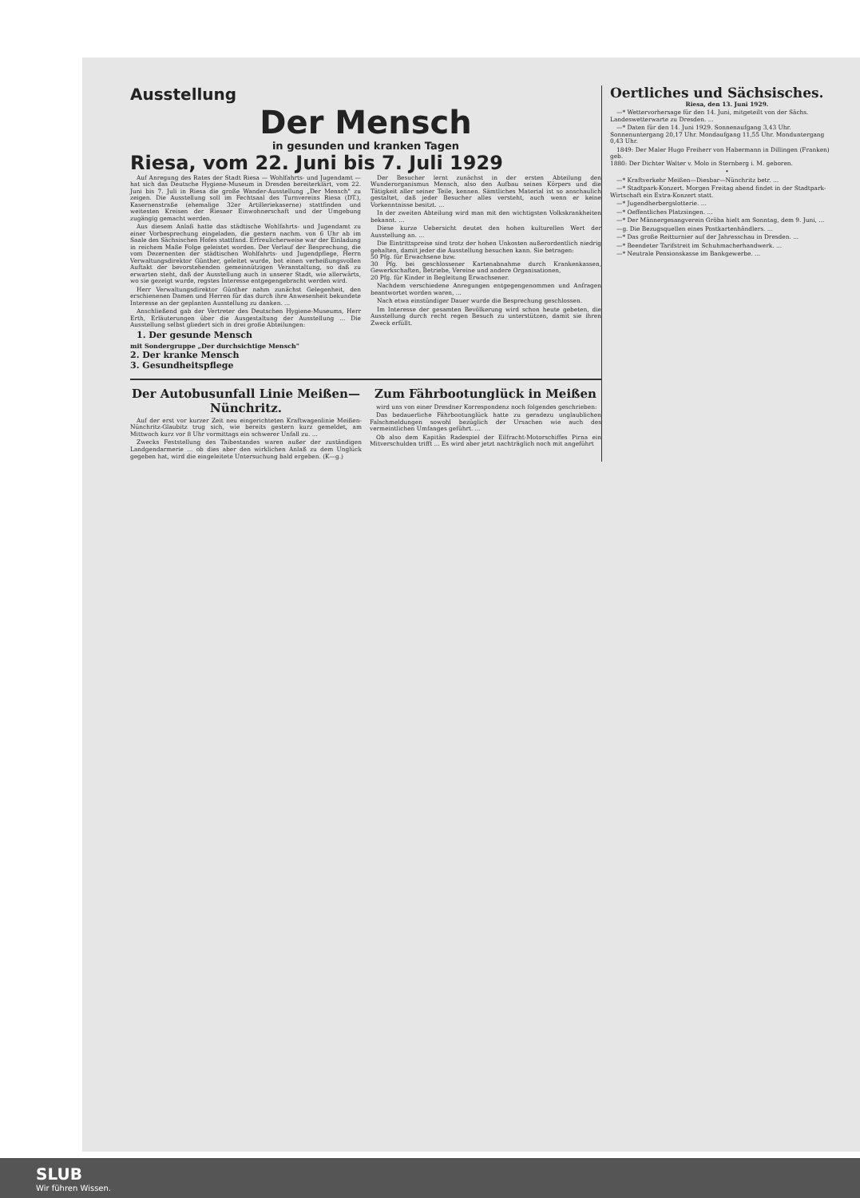Ausstellung
Der Mensch
in gesunden und kranken Tagen
Riesa, vom 22. Juni bis 7. Juli 1929
Auf Anregung des Rates der Stadt Riesa — Wohlfahrts- und Jugendamt — hat sich das Deutsche Hygiene-Museum in Dresden bereiterklärt, vom 22. Juni bis 7. Juli in Riesa die große Wander-Ausstellung „Der Mensch" zu zeigen. Die Ausstellung soll im Fechtsaal des Turnvereins Riesa (DT.), Kasernenstraße (ehemalige 32er Artilleriekaserne) stattfinden und weitesten Kreisen der Riesaer Einwohnerschaft und der Umgebung zugängig gemacht werden.
Aus diesem Anlaß hatte das städtische Wohlfahrts- und Jugendamt zu einer Vorbesprechung eingeladen, die gestern nachm. von 6 Uhr ab im Saale des Sächsischen Hofes stattfand. Erfreulicherweise war der Einladung in reichem Maße Folge geleistet worden. Der Verlauf der Besprechung, die vom Dezernenten der städtischen Wohlfahrts- und Jugendpflege, Herrn Verwaltungsdirektor Günther, geleitet wurde, bot einen verheißungsvollen Auftakt der bevorstehenden gemeinnützigen Veranstaltung, so daß zu erwarten steht, daß der Ausstellung auch in unserer Stadt, wie allerwärts, wo sie gezeigt wurde, regstes Interesse entgegengebracht werden wird.
Herr Verwaltungsdirektor Günther nahm zunächst Gelegenheit, den erschienenen Damen und Herren für das durch ihre Anwesenheit bekundete Interesse an der geplanten Ausstellung zu danken. ...
Anschließend gab der Vertreter des Deutschen Hygiene-Museums, Herr Erth, Erläuterungen über die Ausgestaltung der Ausstellung ... Die Ausstellung selbst gliedert sich in drei große Abteilungen:
1. Der gesunde Mensch
mit Sondergruppe „Der durchsichtige Mensch"
2. Der kranke Mensch
3. Gesundheitspflege
Der Besucher lernt zunächst in der ersten Abteilung den Wunderorganismus Mensch, also den Aufbau seines Körpers und die Tätigkeit aller seiner Teile, kennen. Sämtliches Material ist so anschaulich gestaltet, daß jeder Besucher alles versteht, auch wenn er keine Vorkenntnisse besitzt. ...
In der zweiten Abteilung wird man mit den wichtigsten Volkskrankheiten bekannt. ...
Diese kurze Uebersicht deutet den hohen kulturellen Wert der Ausstellung an. ...
Die Eintrittspreise sind trotz der hohen Unkosten außerordentlich niedrig gehalten, damit jeder die Ausstellung besuchen kann. Sie betragen:
50 Pfg. für Erwachsene bzw.
30 Pfg. bei geschlossener Kartenabnahme durch Krankenkassen, Gewerkschaften, Betriebe, Vereine und andere Organisationen,
20 Pfg. für Kinder in Begleitung Erwachsener.
Nachdem verschiedene Anregungen entgegengenommen und Anfragen beantwortet worden waren, ...
Nach etwa einstündiger Dauer wurde die Besprechung geschlossen.
Im Interesse der gesamten Bevölkerung wird schon heute gebeten, die Ausstellung durch recht regen Besuch zu unterstützen, damit sie ihren Zweck erfüllt.
Der Autobusunfall Linie Meißen—Nünchritz.
Auf der erst vor kurzer Zeit neu eingerichteten Kraftwagenlinie Meißen-Nünchritz-Glaubitz trug sich, wie bereits gestern kurz gemeldet, am Mittwoch kurz vor 8 Uhr vormittags ein schwerer Unfall zu. ...
Zwecks Feststellung des Taibestandes waren außer der zuständigen Landgendarmerie ... ob dies aber den wirklichen Anlaß zu dem Unglück gegeben hat, wird die eingeleitete Untersuchung bald ergeben. (K—g.)
Zum Fährbootunglück in Meißen
wird uns von einer Dresdner Korrespondenz noch folgendes geschrieben:
Das bedauerliche Fährbootunglück hatte zu geradezu unglaublichen Falschmeldungen sowohl bezüglich der Ursachen wie auch des vermeintlichen Umfanges geführt. ...
Ob also dem Kapitän Radespiel der Eilfracht-Motorschiffes Pirna ein Mitverschulden trifft ... Es wird aber jetzt nachträglich noch mit angeführt
Oertliches und Sächsisches.
Riesa, den 13. Juni 1929.
—* Wettervorhersage für den 14. Juni, mitgeteilt von der Sächs. Landeswetterwarte zu Dresden. ...
—* Daten für den 14. Juni 1929. Sonnenaufgang 3,43 Uhr. Sonnenuntergang 20,17 Uhr. Mondaufgang 11,55 Uhr. Monduntergang 0,43 Uhr.
1849: Der Maler Hugo Freiherr von Habermann in Dillingen (Franken) geb.
1880: Der Dichter Walter v. Molo in Sternberg i. M. geboren.
•
—* Kraftverkehr Meißen—Diesbar—Nünchritz betr. ...
—* Stadtpark-Konzert. Morgen Freitag abend findet in der Stadtpark-Wirtschaft ein Extra-Konzert statt.
—* Jugendherbergslotterie. ...
—* Oeffentliches Platzsingen. ...
—* Der Männergesangverein Gröba hielt am Sonntag, dem 9. Juni, ...
—g. Die Bezugsquellen eines Postkartenhändlers. ...
—* Das große Reitturnier auf der Jahresschau in Dresden. ...
—* Beendeter Tarifstreit im Schuhmacherhandwerk. ...
—* Neutrale Pensionskasse im Bankgewerbe. ...
SLUB
Wir führen Wissen.